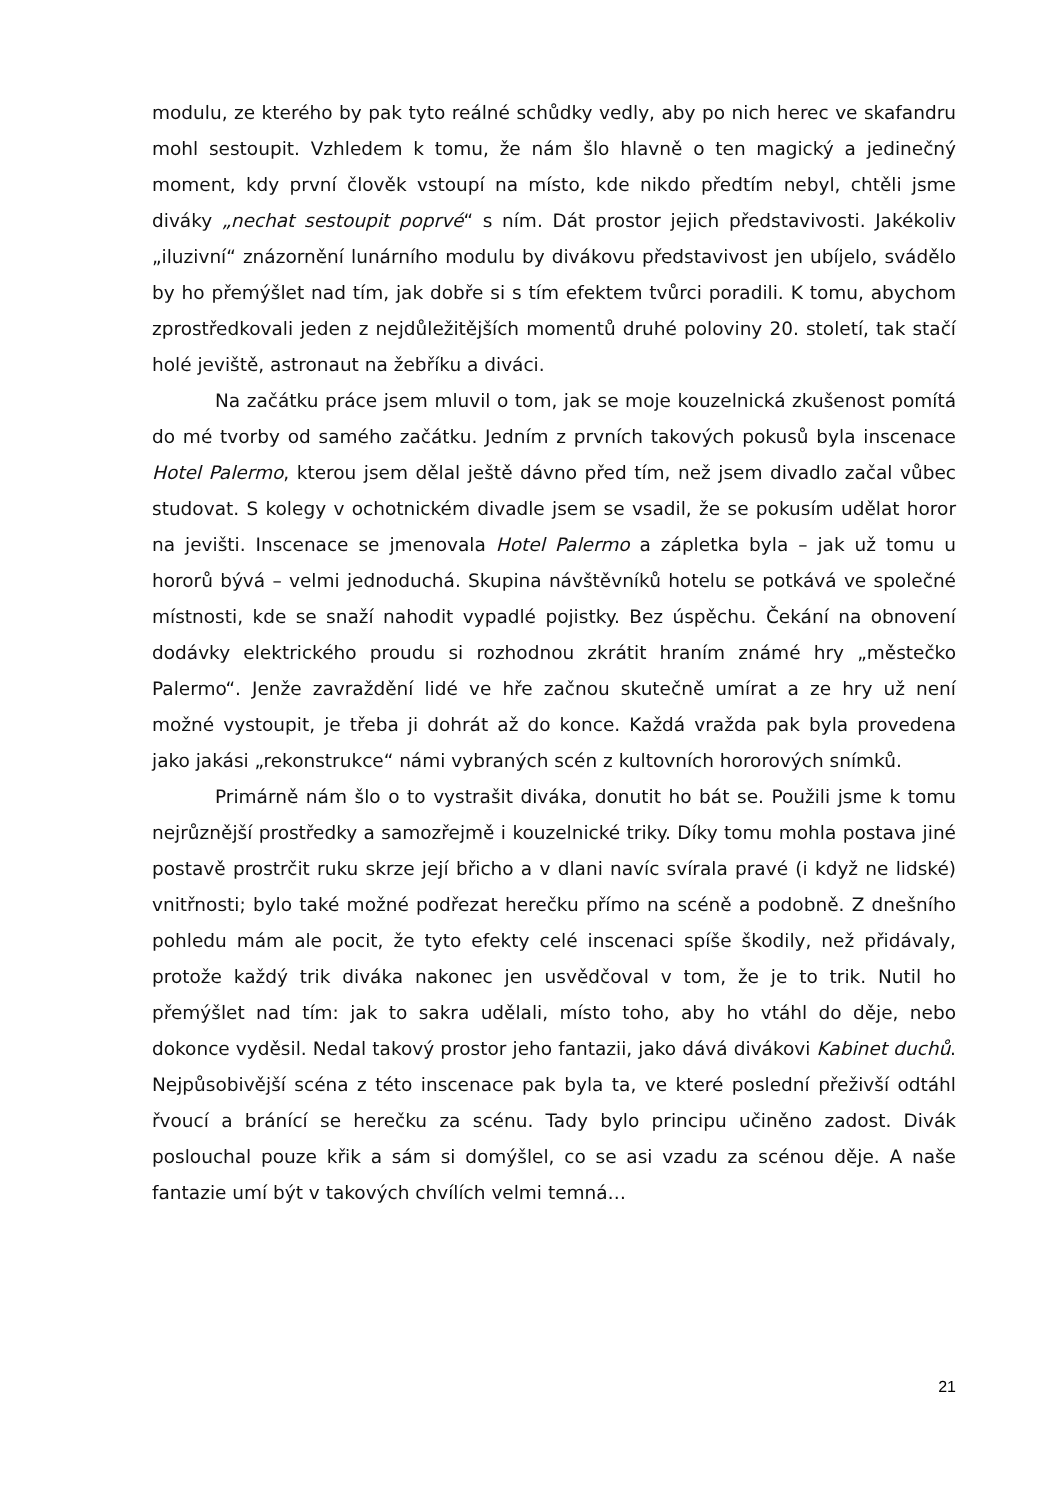modulu, ze kterého by pak tyto reálné schůdky vedly, aby po nich herec ve skafandru mohl sestoupit. Vzhledem k tomu, že nám šlo hlavně o ten magický a jedinečný moment, kdy první člověk vstoupí na místo, kde nikdo předtím nebyl, chtěli jsme diváky „nechat sestoupit poprvé“ s ním. Dát prostor jejich představivosti. Jakékoliv „iluzivní“ znázornění lunárního modulu by divákovu představivost jen ubíjelo, svádělo by ho přemýšlet nad tím, jak dobře si s tím efektem tvůrci poradili. K tomu, abychom zprostředkovali jeden z nejdůležitějších momentů druhé poloviny 20. století, tak stačí holé jeviště, astronaut na žebříku a diváci.
Na začátku práce jsem mluvil o tom, jak se moje kouzelnická zkušenost pomítá do mé tvorby od samého začátku. Jedním z prvních takových pokusů byla inscenace Hotel Palermo, kterou jsem dělal ještě dávno před tím, než jsem divadlo začal vůbec studovat. S kolegy v ochotnickém divadle jsem se vsadil, že se pokusím udělat horor na jevišti. Inscenace se jmenovala Hotel Palermo a zápletka byla – jak už tomu u hororů bývá – velmi jednoduchá. Skupina návštěvníků hotelu se potkává ve společné místnosti, kde se snaží nahodit vypadlé pojistky. Bez úspěchu. Čekání na obnovení dodávky elektrického proudu si rozhodnou zkrátit hraním známé hry „městečko Palermo“. Jenže zavraždění lidé ve hře začnou skutečně umírat a ze hry už není možné vystoupit, je třeba ji dohrát až do konce. Každá vražda pak byla provedena jako jakási „rekonstrukce“ námi vybraných scén z kultovních hororových snímků.
Primárně nám šlo o to vystrašit diváka, donutit ho bát se. Použili jsme k tomu nejrůznější prostředky a samozřejmě i kouzelnické triky. Díky tomu mohla postava jiné postavě prostrčit ruku skrze její břicho a v dlani navíc svírala pravé (i když ne lidské) vnitřnosti; bylo také možné podřezat herečku přímo na scéně a podobně. Z dnešního pohledu mám ale pocit, že tyto efekty celé inscenaci spíše škodily, než přidávaly, protože každý trik diváka nakonec jen usvědčoval v tom, že je to trik. Nutil ho přemýšlet nad tím: jak to sakra udělali, místo toho, aby ho vtáhl do děje, nebo dokonce vyděsil. Nedal takový prostor jeho fantazii, jako dává divákovi Kabinet duchů. Nejpůsobivější scéna z této inscenace pak byla ta, ve které poslední přeživší odtáhl řvoucí a bránící se herečku za scénu. Tady bylo principu učiněno zadost. Divák poslouchal pouze křik a sám si domýšlel, co se asi vzadu za scénou děje. A naše fantazie umí být v takových chvílích velmi temná…
21